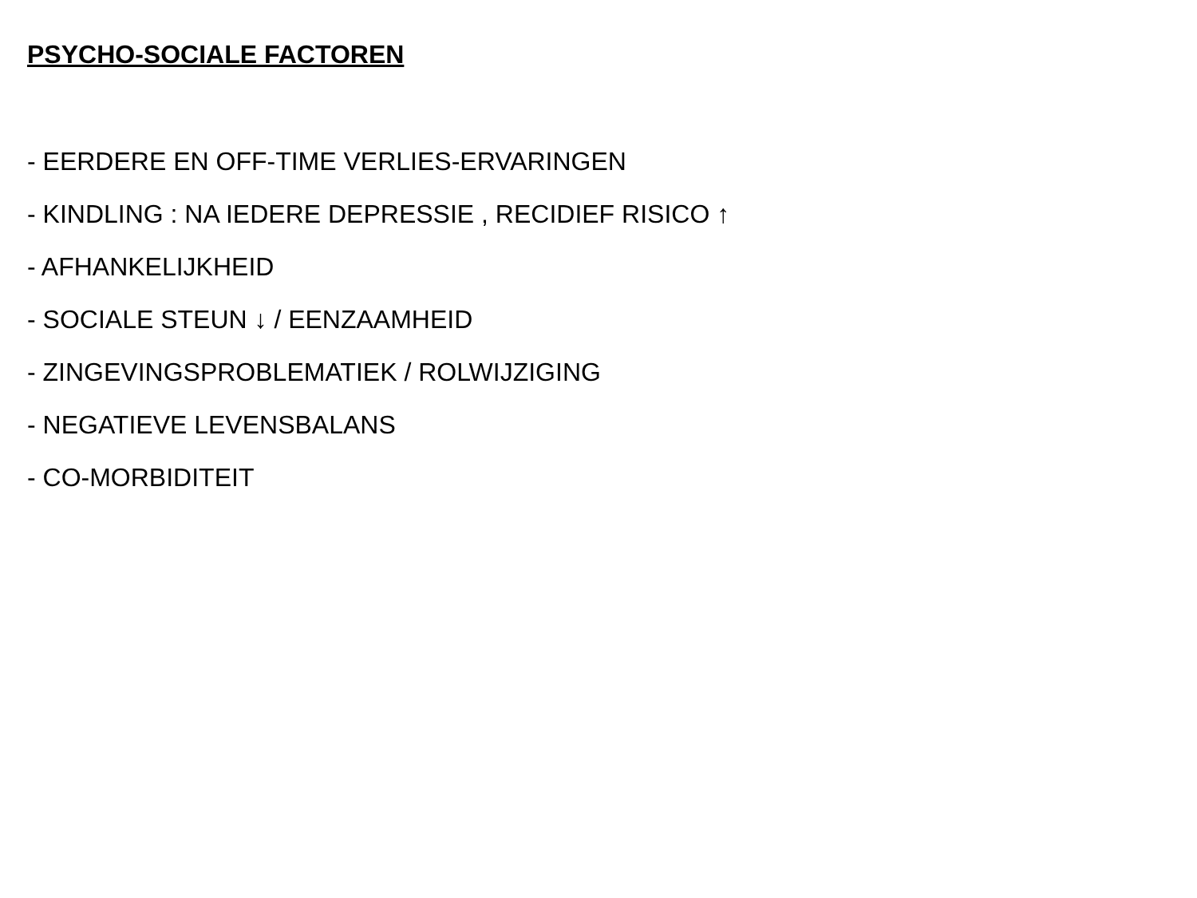PSYCHO-SOCIALE FACTOREN
- EERDERE EN OFF-TIME VERLIES-ERVARINGEN
- KINDLING : NA IEDERE DEPRESSIE , RECIDIEF RISICO ↑
- AFHANKELIJKHEID
- SOCIALE STEUN ↓ / EENZAAMHEID
- ZINGEVINGSPROBLEMATIEK / ROLWIJZIGING
- NEGATIEVE LEVENSBALANS
- CO-MORBIDITEIT